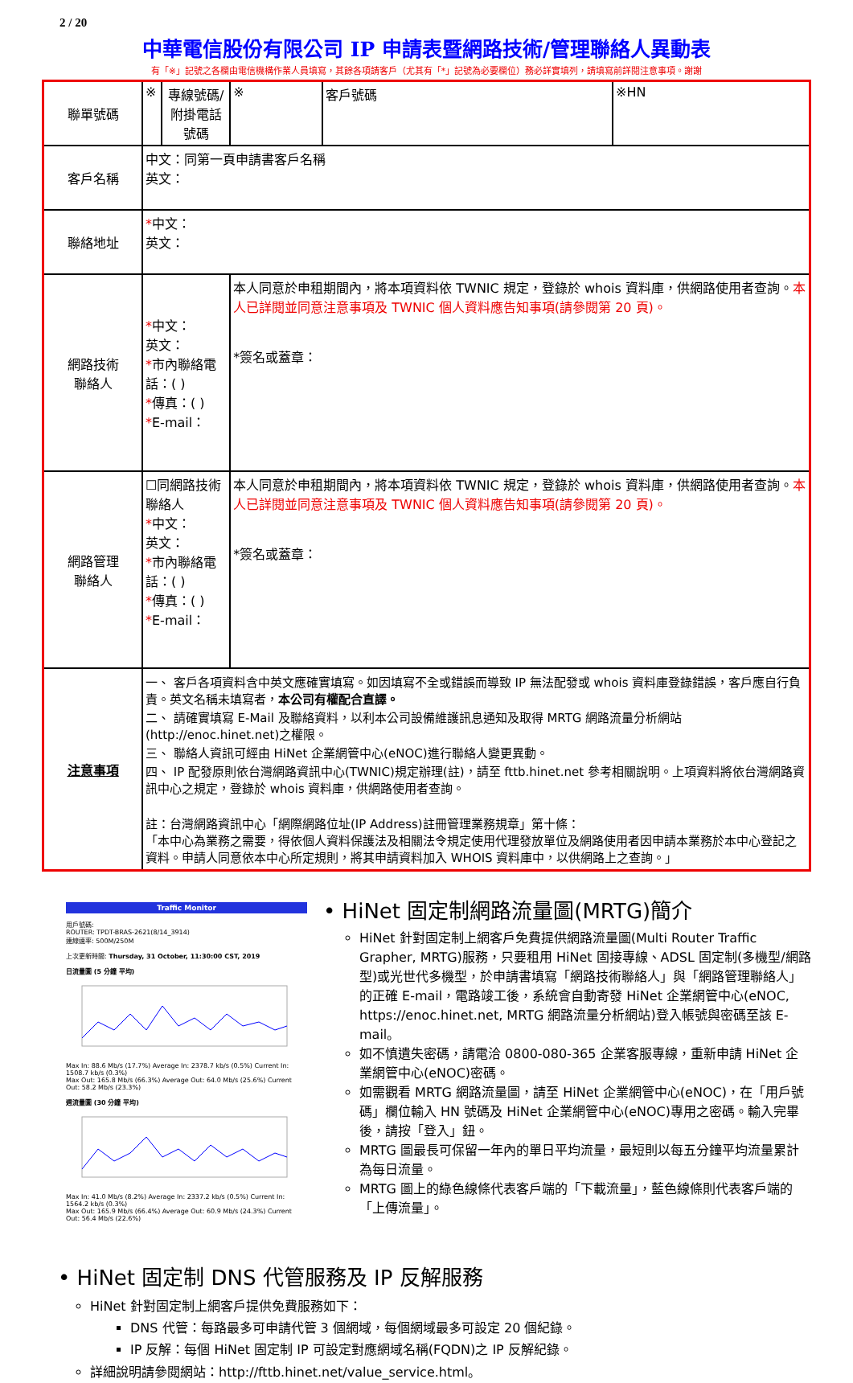2 / 20
中華電信股份有限公司 IP 申請表暨網路技術/管理聯絡人異動表
有「※」記號之各欄由電信機構作業人員填寫，其餘各項請客戶（尤其有「*」記號為必要欄位）務必詳實填列，請填寫前詳閱注意事項。謝謝
| 聯單號碼 | ※ | 專線號碼/ 附掛電話號碼 | ※ | 客戶號碼 | ※HN |
| 客戶名稱 | 中文：同第一頁申請書客戶名稱 英文： | | | | |
| 聯絡地址 | * 中文： 英文： | | | | |
| 網路技術 聯絡人 | * 中文： 英文： * 市內聯絡電話：( ) * 傳真：( ) * E-mail： | | 本人同意於申租期間內，將本項資料依 TWNIC 規定，登錄於 whois 資料庫，供網路使用者查詢。 本人已詳閱並同意注意事項及 TWNIC 個人資料應告知事項(請參閱第 20 頁)。 *簽名或蓋章： | | |
| 網路管理 聯絡人 | ☐同網路技術聯絡人 * 中文： 英文： * 市內聯絡電話：( ) * 傳真：( ) * E-mail： | | 本人同意於申租期間內，將本項資料依 TWNIC 規定，登錄於 whois 資料庫，供網路使用者查詢。 本人已詳閱並同意注意事項及 TWNIC 個人資料應告知事項(請參閱第 20 頁)。 *簽名或蓋章： | | |
| 注意事項 | 一、 客戶各項資料含中英文應確實填寫。如因填寫不全或錯誤而導致 IP 無法配發或 whois 資料庫登錄錯誤，客戶應自行負責。英文名稱未填寫者， 本公司有權配合直譯。 二、 請確實填寫 E-Mail 及聯絡資料，以利本公司設備維護訊息通知及取得 MRTG 網路流量分析網站(http://enoc.hinet.net)之權限。 三、 聯絡人資訊可經由 HiNet 企業網管中心(eNOC)進行聯絡人變更異動。 四、 IP 配發原則依台灣網路資訊中心(TWNIC)規定辦理(註)，請至 fttb.hinet.net 參考相關說明。上項資料將依台灣網路資訊中心之規定，登錄於 whois 資料庫，供網路使用者查詢。 註：台灣網路資訊中心「網際網路位址(IP Address)註冊管理業務規章」第十條： 「本中心為業務之需要，得依個人資料保護法及相關法令規定使用代理發放單位及網路使用者因申請本業務於本中心登記之資料。申請人同意依本中心所定規則，將其申請資料加入 WHOIS 資料庫中，以供網路上之查詢。」 | | | | |
Traffic Monitor
用戶號碼:
ROUTER: TPDT-BRAS-2621(8/14_3914)
連線速率: 500M/250M
上次更新時間: Thursday, 31 October, 11:30:00 CST, 2019
日流量圖 (5 分鐘 平均)
Max In: 88.6 Mb/s (17.7%) Average In: 2378.7 kb/s (0.5%) Current In: 1508.7 kb/s (0.3%)
Max Out: 165.8 Mb/s (66.3%) Average Out: 64.0 Mb/s (25.6%) Current Out: 58.2 Mb/s (23.3%)
週流量圖 (30 分鐘 平均)
Max In: 41.0 Mb/s (8.2%) Average In: 2337.2 kb/s (0.5%) Current In: 1564.2 kb/s (0.3%)
Max Out: 165.9 Mb/s (66.4%) Average Out: 60.9 Mb/s (24.3%) Current Out: 56.4 Mb/s (22.6%)
• HiNet 固定制網路流量圖(MRTG)簡介
HiNet 針對固定制上網客戶免費提供網路流量圖(Multi Router Traffic Grapher, MRTG)服務，只要租用 HiNet 固接專線、ADSL 固定制(多機型/網路型)或光世代多機型，於申請書填寫「網路技術聯絡人」與「網路管理聯絡人」的正確 E-mail，電路竣工後，系統會自動寄發 HiNet 企業網管中心(eNOC, https://enoc.hinet.net, MRTG 網路流量分析網站)登入帳號與密碼至該 E-mail。
如不慎遺失密碼，請電洽 0800-080-365 企業客服專線，重新申請 HiNet 企業網管中心(eNOC)密碼。
如需觀看 MRTG 網路流量圖，請至 HiNet 企業網管中心(eNOC)，在「用戶號碼」欄位輸入 HN 號碼及 HiNet 企業網管中心(eNOC)專用之密碼。輸入完畢後，請按「登入」鈕。
MRTG 圖最長可保留一年內的單日平均流量，最短則以每五分鐘平均流量累計為每日流量。
MRTG 圖上的綠色線條代表客戶端的「下載流量」，藍色線條則代表客戶端的「上傳流量」。
• HiNet 固定制 DNS 代管服務及 IP 反解服務
HiNet 針對固定制上網客戶提供免費服務如下：
DNS 代管：每路最多可申請代管 3 個網域，每個網域最多可設定 20 個紀錄。
IP 反解：每個 HiNet 固定制 IP 可設定對應網域名稱(FQDN)之 IP 反解紀錄。
詳細說明請參閱網站：http://fttb.hinet.net/value_service.html。